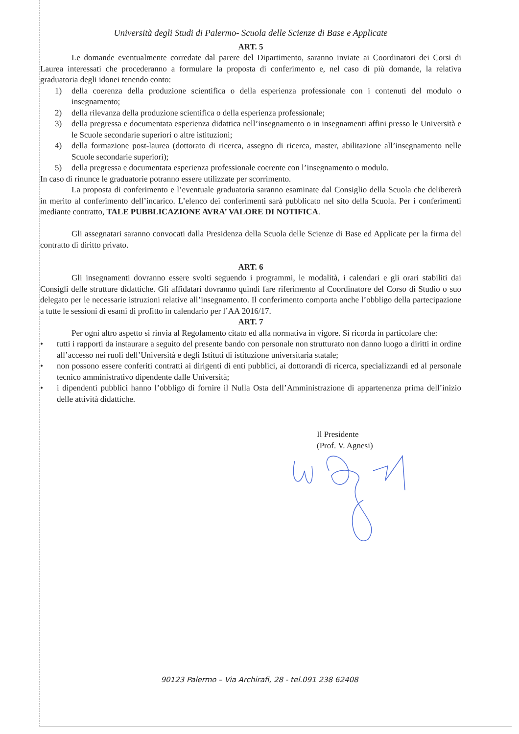Università degli Studi di Palermo- Scuola delle Scienze di Base e Applicate
ART. 5
Le domande eventualmente corredate dal parere del Dipartimento, saranno inviate ai Coordinatori dei Corsi di Laurea interessati che procederanno a formulare la proposta di conferimento e, nel caso di più domande, la relativa graduatoria degli idonei tenendo conto:
1) della coerenza della produzione scientifica o della esperienza professionale con i contenuti del modulo o insegnamento;
2) della rilevanza della produzione scientifica o della esperienza professionale;
3) della pregressa e documentata esperienza didattica nell’insegnamento o in insegnamenti affini presso le Università e le Scuole secondarie superiori o altre istituzioni;
4) della formazione post-laurea (dottorato di ricerca, assegno di ricerca, master, abilitazione all’insegnamento nelle Scuole secondarie superiori);
5) della pregressa e documentata esperienza professionale coerente con l’insegnamento o modulo.
In caso di rinunce le graduatorie potranno essere utilizzate per scorrimento.
La proposta di conferimento e l’eventuale graduatoria saranno esaminate dal Consiglio della Scuola che delibererà in merito al conferimento dell’incarico. L’elenco dei conferimenti sarà pubblicato nel sito della Scuola. Per i conferimenti mediante contratto, TALE PUBBLICAZIONE AVRA’ VALORE DI NOTIFICA.
Gli assegnatari saranno convocati dalla Presidenza della Scuola delle Scienze di Base ed Applicate per la firma del contratto di diritto privato.
ART. 6
Gli insegnamenti dovranno essere svolti seguendo i programmi, le modalità, i calendari e gli orari stabiliti dai Consigli delle strutture didattiche. Gli affidatari dovranno quindi fare riferimento al Coordinatore del Corso di Studio o suo delegato per le necessarie istruzioni relative all’insegnamento. Il conferimento comporta anche l’obbligo della partecipazione a tutte le sessioni di esami di profitto in calendario per l’AA 2016/17.
ART. 7
Per ogni altro aspetto si rinvia al Regolamento citato ed alla normativa in vigore. Si ricorda in particolare che:
• tutti i rapporti da instaurare a seguito del presente bando con personale non strutturato non danno luogo a diritti in ordine all’accesso nei ruoli dell’Università e degli Istituti di istituzione universitaria statale;
• non possono essere conferiti contratti ai dirigenti di enti pubblici, ai dottorandi di ricerca, specializzandi ed al personale tecnico amministrativo dipendente dalle Università;
• i dipendenti pubblici hanno l’obbligo di fornire il Nulla Osta dell’Amministrazione di appartenenza prima dell’inizio delle attività didattiche.
Il Presidente
(Prof. V. Agnesi)
90123 Palermo – Via Archirafi, 28 - tel.091 238 62408